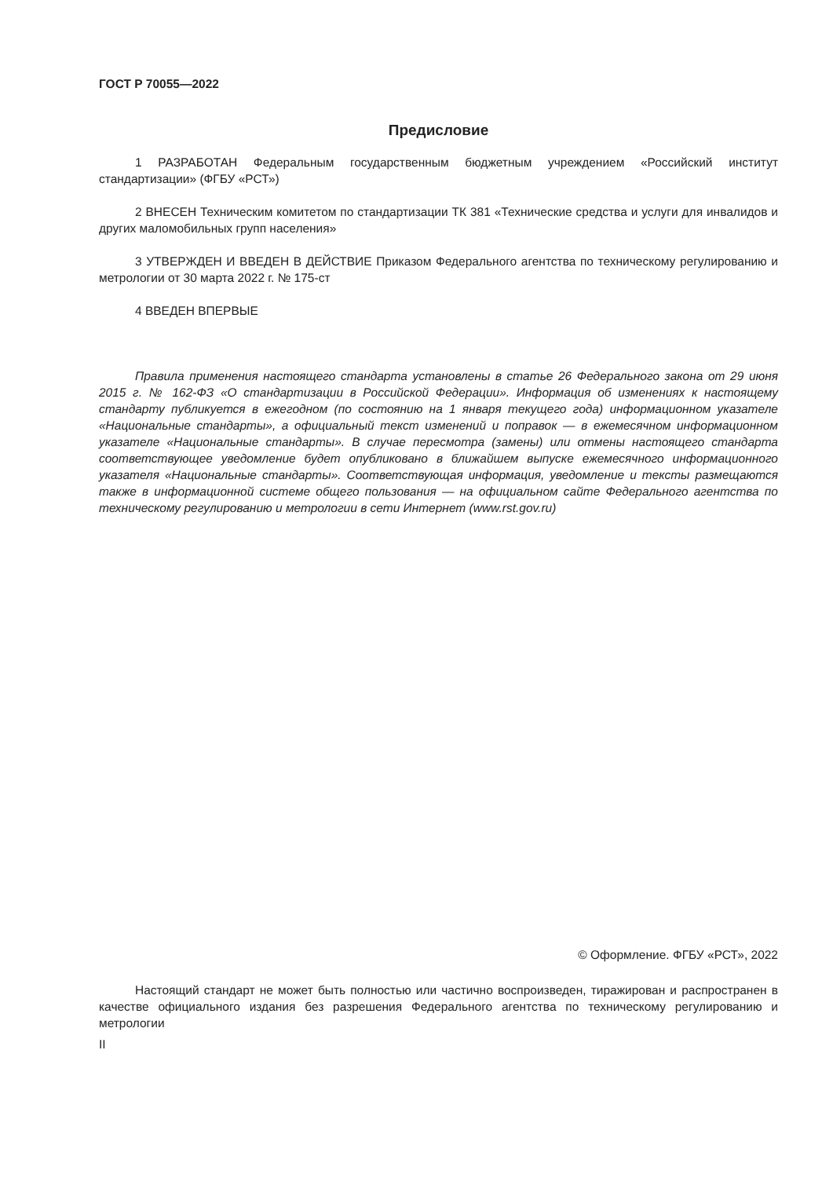ГОСТ Р 70055—2022
Предисловие
1 РАЗРАБОТАН Федеральным государственным бюджетным учреждением «Российский институт стандартизации» (ФГБУ «РСТ»)
2 ВНЕСЕН Техническим комитетом по стандартизации ТК 381 «Технические средства и услуги для инвалидов и других маломобильных групп населения»
3 УТВЕРЖДЕН И ВВЕДЕН В ДЕЙСТВИЕ Приказом Федерального агентства по техническому регулированию и метрологии от 30 марта 2022 г. № 175-ст
4 ВВЕДЕН ВПЕРВЫЕ
Правила применения настоящего стандарта установлены в статье 26 Федерального закона от 29 июня 2015 г. № 162-ФЗ «О стандартизации в Российской Федерации». Информация об изменениях к настоящему стандарту публикуется в ежегодном (по состоянию на 1 января текущего года) информационном указателе «Национальные стандарты», а официальный текст изменений и поправок — в ежемесячном информационном указателе «Национальные стандарты». В случае пересмотра (замены) или отмены настоящего стандарта соответствующее уведомление будет опубликовано в ближайшем выпуске ежемесячного информационного указателя «Национальные стандарты». Соответствующая информация, уведомление и тексты размещаются также в информационной системе общего пользования — на официальном сайте Федерального агентства по техническому регулированию и метрологии в сети Интернет (www.rst.gov.ru)
© Оформление. ФГБУ «РСТ», 2022
Настоящий стандарт не может быть полностью или частично воспроизведен, тиражирован и распространен в качестве официального издания без разрешения Федерального агентства по техническому регулированию и метрологии
II